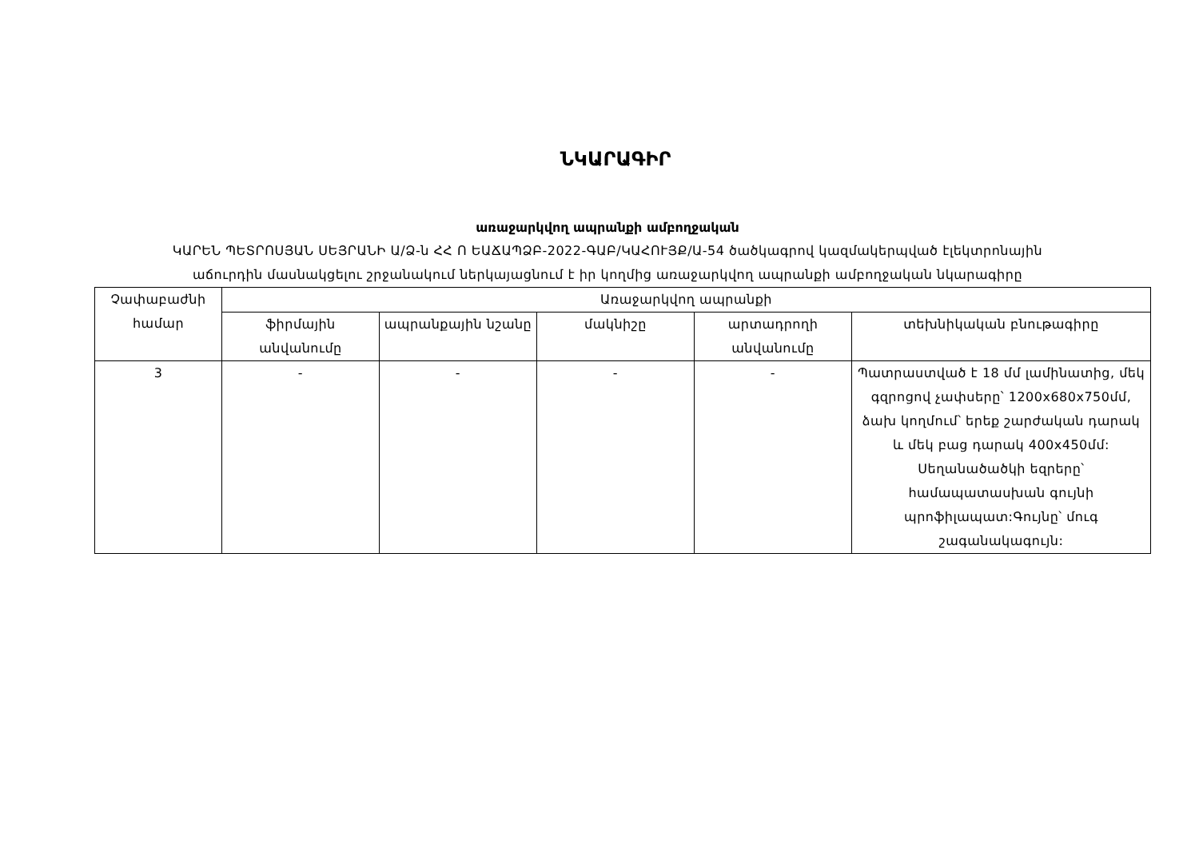ՆԿԱՐԱԳԻՐ
առաջարկվող ապրանքի ամբողջական
ԿԱՐԵՆ ՊԵՏՐՈՍՅԱՆ ՍԵՅՐԱՆԻ Ա/Ձ-ն ՀՀ Ո ԵԱՃԱՊՁԲ-2022-ԳԱԲ/ԿԱՀՈՒՅՔ/Ա-54 ծածկագրով կազմակերպված էլեկտրոնային
աճուրդին մասնակցելու շրջանակում ներկայացնում է իր կողմից առաջարկվող ապրանքի ամբողջական նկարագիրը
| Չափաբաժնի համար | Առաջարկվող ապրանքի | | | | |
| --- | --- | --- | --- | --- | --- |
| | ֆիրմային անվանումը | ապրանքային նշանը | մակնիշը | արտադրողի անվանումը | տեխնիկական բնութագիրը |
| 3 | - | - | - | - | Պատրաստված է 18 մմ լամինատից, մեկ գզրոցով չափսերը՝ 1200x680x750մմ, ձախ կողմում՝ երեք շարժական դարակ և մեկ բաց դարակ 400x450մմ: Սեղանածածկի եզրերը՝ համապատասխան գույնի պրոֆիլապատ:Գույնը՝ մուգ շագանակագույն: |